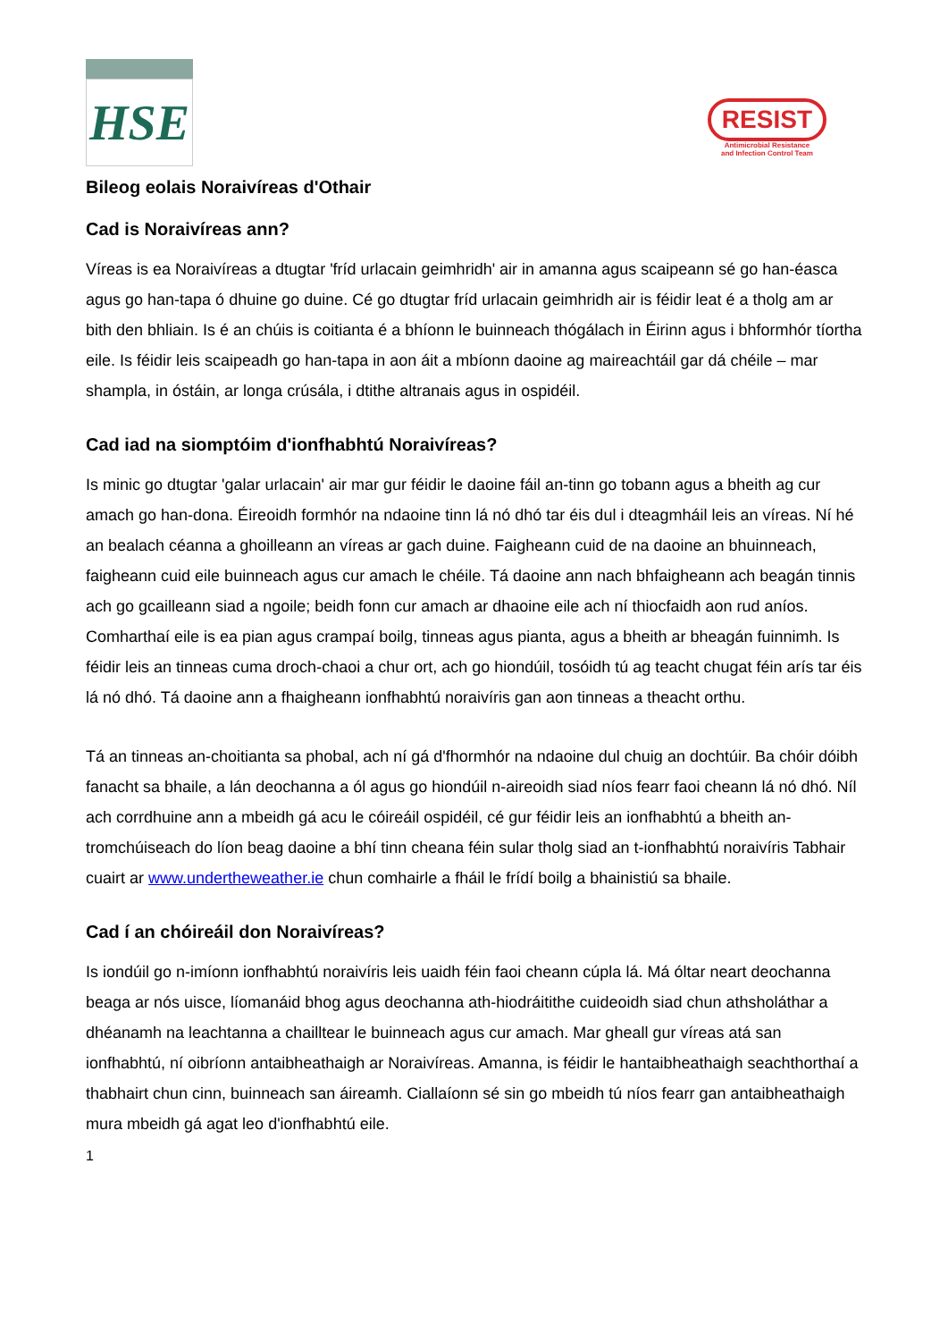HSE
RESIST
Antimicrobial Resistance
and Infection Control Team
Bileog eolais Noraivíreas d'Othair
Cad is Noraivíreas ann?
Víreas is ea Noraivíreas a dtugtar 'fríd urlacain geimhridh' air in amanna agus scaipeann sé go han-éasca agus go han-tapa ó dhuine go duine. Cé go dtugtar fríd urlacain geimhridh air is féidir leat é a tholg am ar bith den bhliain. Is é an chúis is coitianta é a bhíonn le buinneach thógálach in Éirinn agus i bhformhór tíortha eile. Is féidir leis scaipeadh go han-tapa in aon áit a mbíonn daoine ag maireachtáil gar dá chéile – mar shampla, in óstáin, ar longa crúsála, i dtithe altranais agus in ospidéil.
Cad iad na siomptóim d'ionfhabhtú Noraivíreas?
Is minic go dtugtar 'galar urlacain' air mar gur féidir le daoine fáil an-tinn go tobann agus a bheith ag cur amach go han-dona. Éireoidh formhór na ndaoine tinn lá nó dhó tar éis dul i dteagmháil leis an víreas. Ní hé an bealach céanna a ghoilleann an víreas ar gach duine. Faigheann cuid de na daoine an bhuinneach, faigheann cuid eile buinneach agus cur amach le chéile. Tá daoine ann nach bhfaigheann ach beagán tinnis ach go gcailleann siad a ngoile; beidh fonn cur amach ar dhaoine eile ach ní thiocfaidh aon rud aníos. Comharthaí eile is ea pian agus crampaí boilg, tinneas agus pianta, agus a bheith ar bheagán fuinnimh. Is féidir leis an tinneas cuma droch-chaoi a chur ort, ach go hiondúil, tosóidh tú ag teacht chugat féin arís tar éis lá nó dhó. Tá daoine ann a fhaigheann ionfhabhtú noraivíris gan aon tinneas a theacht orthu.
Tá an tinneas an-choitianta sa phobal, ach ní gá d'fhormhór na ndaoine dul chuig an dochtúir. Ba chóir dóibh fanacht sa bhaile, a lán deochanna a ól agus go hiondúil n-aireoidh siad níos fearr faoi cheann lá nó dhó. Níl ach corrdhuine ann a mbeidh gá acu le cóireáil ospidéil, cé gur féidir leis an ionfhabhtú a bheith an-tromchúiseach do líon beag daoine a bhí tinn cheana féin sular tholg siad an t-ionfhabhtú noraivíris Tabhair cuairt ar www.undertheweather.ie chun comhairle a fháil le frídí boilg a bhainistiú sa bhaile.
Cad í an chóireáil don Noraivíreas?
Is iondúil go n-imíonn ionfhabhtú noraivíris leis uaidh féin faoi cheann cúpla lá. Má óltar neart deochanna beaga ar nós uisce, líomanáid bhog agus deochanna ath-hiodráitithe cuideoidh siad chun athsholáthar a dhéanamh na leachtanna a chailltear le buinneach agus cur amach. Mar gheall gur víreas atá san ionfhabhtú, ní oibríonn antaibheathaigh ar Noraivíreas. Amanna, is féidir le hantaibheathaigh seachthorthaí a thabhairt chun cinn, buinneach san áireamh. Ciallaíonn sé sin go mbeidh tú níos fearr gan antaibheathaigh mura mbeidh gá agat leo d'ionfhabhtú eile.
1